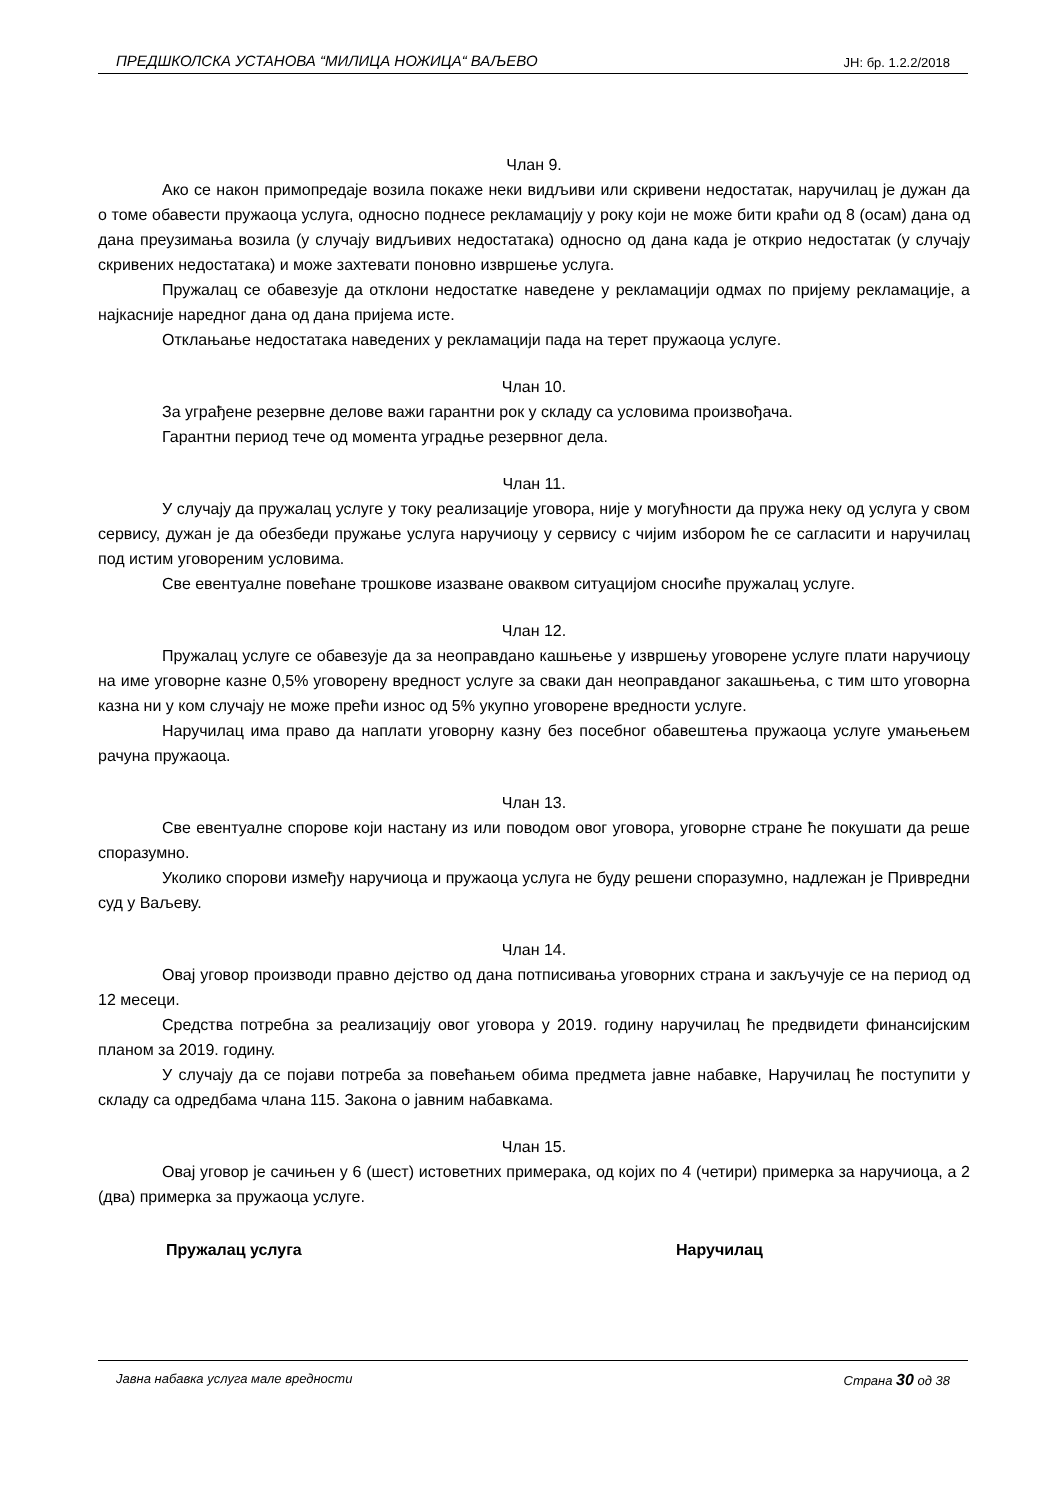ПРЕДШКОЛСКА УСТАНОВА “МИЛИЦА НОЖИЦА“ ВАЉЕВО ЈН: бр. 1.2.2/2018
Члан 9.
Ако се након примопредаје возила покаже неки видљиви или скривени недостатак, наручилац је дужан да о томе обавести пружаоца услуга, односно поднесе рекламацију у року који не може бити краћи од 8 (осам) дана од дана преузимања возила (у случају видљивих недостатака) односно од дана када је открио недостатак (у случају скривених недостатака) и може захтевати поновно извршење услуга.
Пружалац се обавезује да отклони недостатке наведене у рекламацији одмах по пријему рекламације, а најкасније наредног дана од дана пријема исте.
Отклањање недостатака наведених у рекламацији пада на терет пружаоца услуге.
Члан 10.
За уграђене резервне делове важи гарантни рок у складу са условима произвођача.
Гарантни период тече од момента уградње резервног дела.
Члан 11.
У случају да пружалац услуге у току реализације уговора, није у могућности да пружа неку од услуга у свом сервису, дужан је да обезбеди пружање услуга наручиоцу у сервису с чијим избором ће се сагласити и наручилац под истим уговореним условима.
Све евентуалне повећане трошкове изазване оваквом ситуацијом сносиће пружалац услуге.
Члан 12.
Пружалац услуге се обавезује да за неоправдано кашњење у извршењу уговорене услуге плати наручиоцу на име уговорне казне 0,5% уговорену вредност услуге за сваки дан неоправданог закашњења, с тим што уговорна казна ни у ком случају не може прећи износ од 5% укупно уговорене вредности услуге.
Наручилац има право да наплати уговорну казну без посебног обавештења пружаоца услуге умањењем рачуна пружаоца.
Члан 13.
Све евентуалне спорове који настану из или поводом овог уговора, уговорне стране ће покушати да реше споразумно.
Уколико спорови између наручиоца и пружаоца услуга не буду решени споразумно, надлежан је Привредни суд у Ваљеву.
Члан 14.
Овај уговор производи правно дејство од дана потписивања уговорних страна и закључује се на период од 12 месеци.
Средства потребна за реализацију овог уговора у 2019. годину наручилац ће предвидети финансијским планом за 2019. годину.
У случају да се појави потреба за повећањем обима предмета јавне набавке, Наручилац ће поступити у складу са одредбама члана 115. Закона о јавним набавкама.
Члан 15.
Овај уговор је сачињен у 6 (шест) истоветних примерака, од којих по 4 (четири) примерка за наручиоца, а 2 (два) примерка за пружаоца услуге.
Пружалац услуга Наручилац
Јавна набавка услуга мале вредности Страна 30 од 38